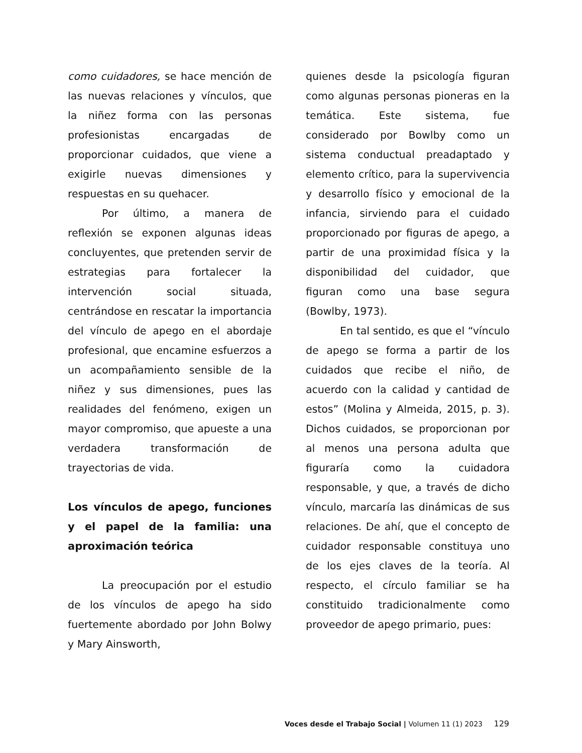como cuidadores, se hace mención de las nuevas relaciones y vínculos, que la niñez forma con las personas profesionistas encargadas de proporcionar cuidados, que viene a exigirle nuevas dimensiones y respuestas en su quehacer.
Por último, a manera de reflexión se exponen algunas ideas concluyentes, que pretenden servir de estrategias para fortalecer la intervención social situada, centrándose en rescatar la importancia del vínculo de apego en el abordaje profesional, que encamine esfuerzos a un acompañamiento sensible de la niñez y sus dimensiones, pues las realidades del fenómeno, exigen un mayor compromiso, que apueste a una verdadera transformación de trayectorias de vida.
Los vínculos de apego, funciones y el papel de la familia: una aproximación teórica
La preocupación por el estudio de los vínculos de apego ha sido fuertemente abordado por John Bolwy y Mary Ainsworth,
quienes desde la psicología figuran como algunas personas pioneras en la temática. Este sistema, fue considerado por Bowlby como un sistema conductual preadaptado y elemento crítico, para la supervivencia y desarrollo físico y emocional de la infancia, sirviendo para el cuidado proporcionado por figuras de apego, a partir de una proximidad física y la disponibilidad del cuidador, que figuran como una base segura (Bowlby, 1973).
En tal sentido, es que el “vínculo de apego se forma a partir de los cuidados que recibe el niño, de acuerdo con la calidad y cantidad de estos” (Molina y Almeida, 2015, p. 3). Dichos cuidados, se proporcionan por al menos una persona adulta que figuraría como la cuidadora responsable, y que, a través de dicho vínculo, marcaría las dinámicas de sus relaciones. De ahí, que el concepto de cuidador responsable constituya uno de los ejes claves de la teoría. Al respecto, el círculo familiar se ha constituido tradicionalmente como proveedor de apego primario, pues:
Voces desde el Trabajo Social | Volumen 11 (1) 2023 129